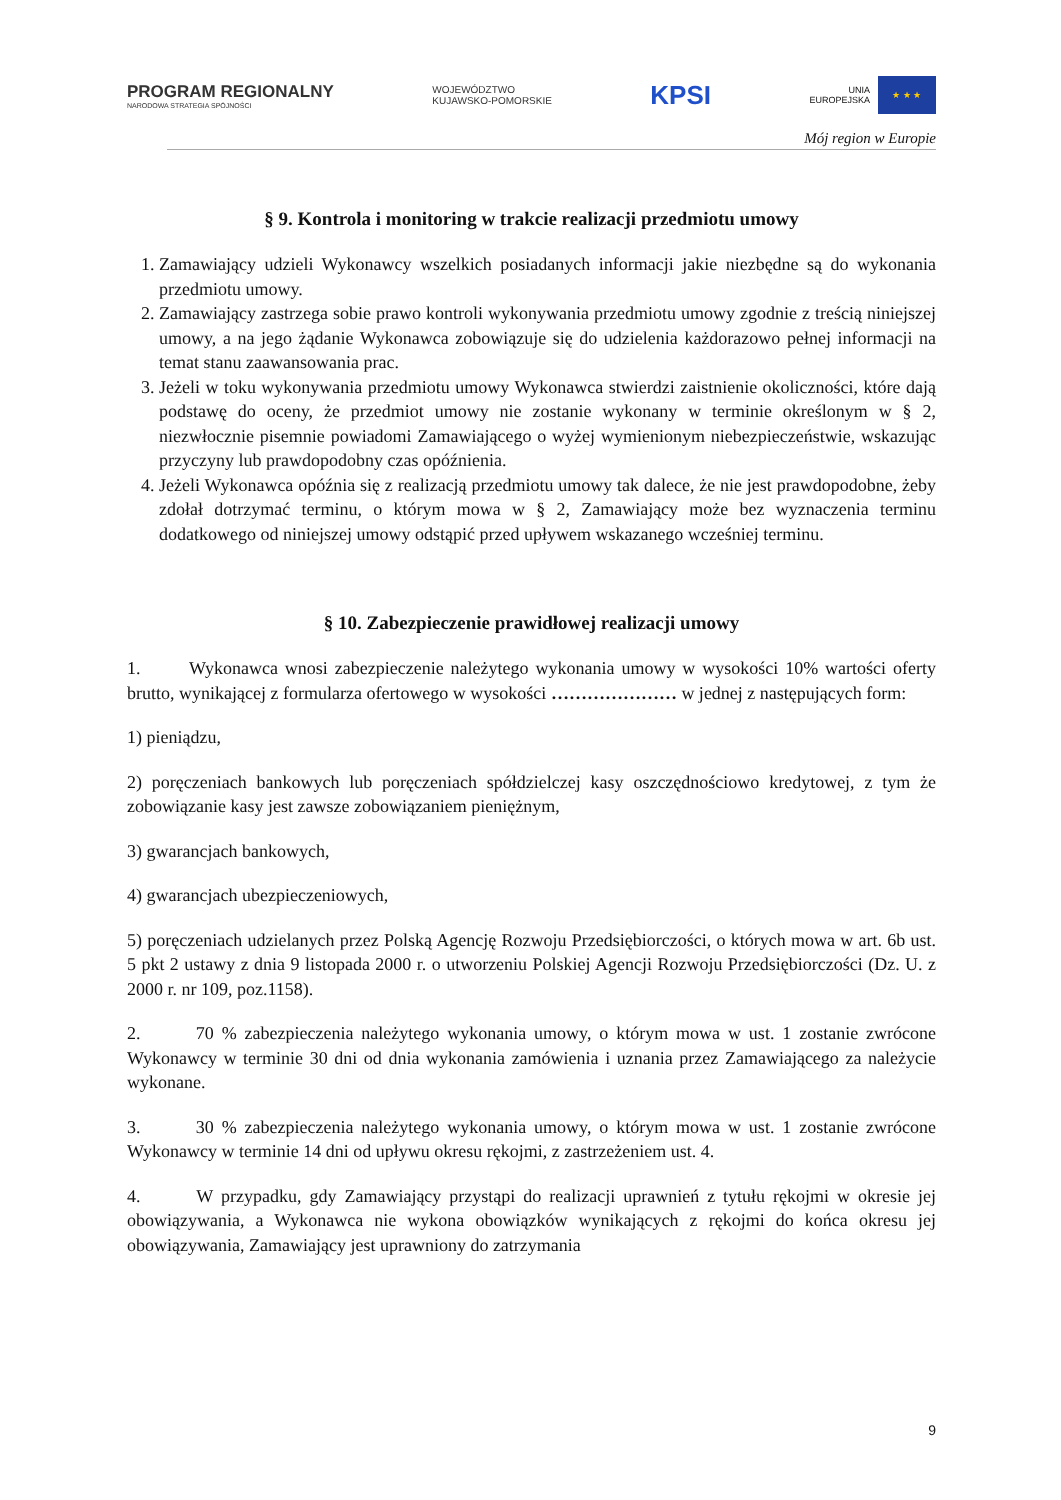PROGRAM REGIONALNY
NARODOWA STRATEGIA SPÓJNOŚCI
WOJEWÓDZTWO
KUJAWSKO-POMORSKIE
KPSI
UNIA
EUROPEJSKA
★ ★ ★
Mój region w Europie
§ 9. Kontrola i monitoring w trakcie realizacji przedmiotu umowy
1. Zamawiający udzieli Wykonawcy wszelkich posiadanych informacji jakie niezbędne są do wykonania przedmiotu umowy.
2. Zamawiający zastrzega sobie prawo kontroli wykonywania przedmiotu umowy zgodnie z treścią niniejszej umowy, a na jego żądanie Wykonawca zobowiązuje się do udzielenia każdorazowo pełnej informacji na temat stanu zaawansowania prac.
3. Jeżeli w toku wykonywania przedmiotu umowy Wykonawca stwierdzi zaistnienie okoliczności, które dają podstawę do oceny, że przedmiot umowy nie zostanie wykonany w terminie określonym w § 2, niezwłocznie pisemnie powiadomi Zamawiającego o wyżej wymienionym niebezpieczeństwie, wskazując przyczyny lub prawdopodobny czas opóźnienia.
4. Jeżeli Wykonawca opóźnia się z realizacją przedmiotu umowy tak dalece, że nie jest prawdopodobne, żeby zdołał dotrzymać terminu, o którym mowa w § 2, Zamawiający może bez wyznaczenia terminu dodatkowego od niniejszej umowy odstąpić przed upływem wskazanego wcześniej terminu.
§ 10. Zabezpieczenie prawidłowej realizacji umowy
1. Wykonawca wnosi zabezpieczenie należytego wykonania umowy w wysokości 10% wartości oferty brutto, wynikającej z formularza ofertowego w wysokości ………………… w jednej z następujących form:
1) pieniądzu,
2) poręczeniach bankowych lub poręczeniach spółdzielczej kasy oszczędnościowo kredytowej, z tym że zobowiązanie kasy jest zawsze zobowiązaniem pieniężnym,
3) gwarancjach bankowych,
4) gwarancjach ubezpieczeniowych,
5) poręczeniach udzielanych przez Polską Agencję Rozwoju Przedsiębiorczości, o których mowa w art. 6b ust. 5 pkt 2 ustawy z dnia 9 listopada 2000 r. o utworzeniu Polskiej Agencji Rozwoju Przedsiębiorczości (Dz. U. z 2000 r. nr 109, poz.1158).
2. 70 % zabezpieczenia należytego wykonania umowy, o którym mowa w ust. 1 zostanie zwrócone Wykonawcy w terminie 30 dni od dnia wykonania zamówienia i uznania przez Zamawiającego za należycie wykonane.
3. 30 % zabezpieczenia należytego wykonania umowy, o którym mowa w ust. 1 zostanie zwrócone Wykonawcy w terminie 14 dni od upływu okresu rękojmi, z zastrzeżeniem ust. 4.
4. W przypadku, gdy Zamawiający przystąpi do realizacji uprawnień z tytułu rękojmi w okresie jej obowiązywania, a Wykonawca nie wykona obowiązków wynikających z rękojmi do końca okresu jej obowiązywania, Zamawiający jest uprawniony do zatrzymania
9